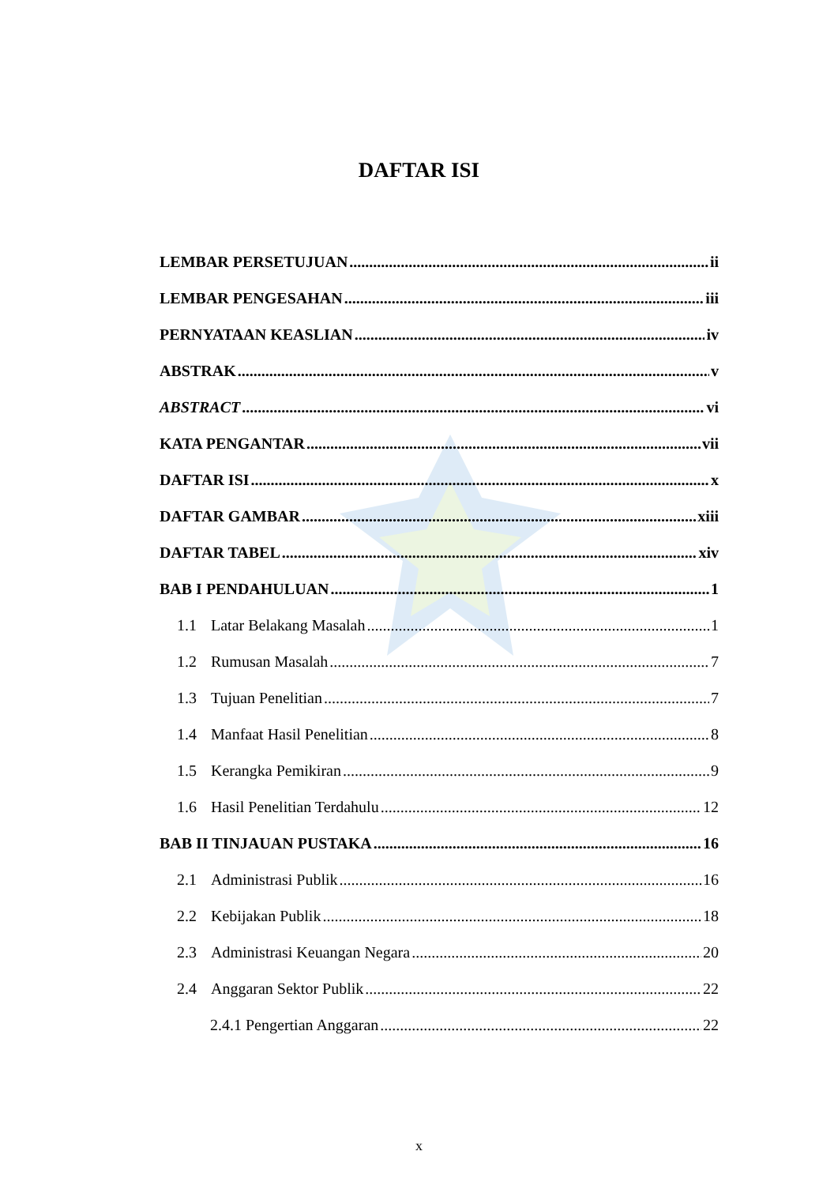DAFTAR ISI
LEMBAR PERSETUJUAN ii
LEMBAR PENGESAHAN iii
PERNYATAAN KEASLIAN iv
ABSTRAK v
ABSTRACT vi
KATA PENGANTAR vii
DAFTAR ISI x
DAFTAR GAMBAR xiii
DAFTAR TABEL xiv
BAB I PENDAHULUAN 1
1.1 Latar Belakang Masalah 1
1.2 Rumusan Masalah 7
1.3 Tujuan Penelitian 7
1.4 Manfaat Hasil Penelitian 8
1.5 Kerangka Pemikiran 9
1.6 Hasil Penelitian Terdahulu 12
BAB II TINJAUAN PUSTAKA 16
2.1 Administrasi Publik 16
2.2 Kebijakan Publik 18
2.3 Administrasi Keuangan Negara 20
2.4 Anggaran Sektor Publik 22
2.4.1 Pengertian Anggaran 22
x